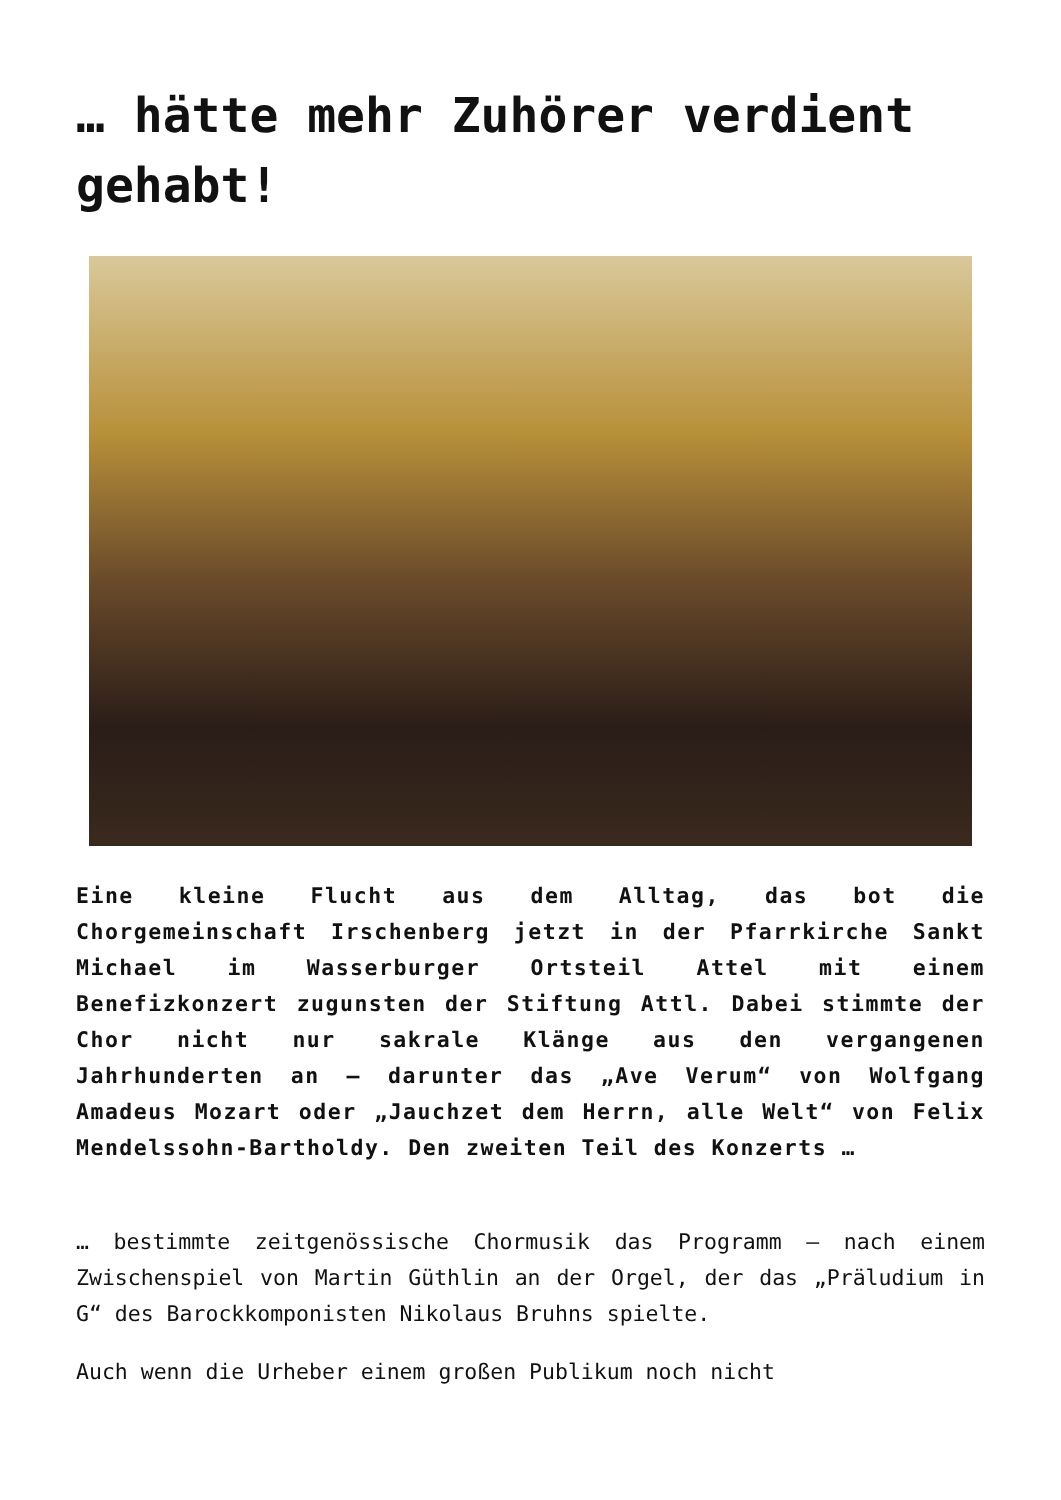… hätte mehr Zuhörer verdient gehabt!
Eine kleine Flucht aus dem Alltag, das bot die Chorgemeinschaft Irschenberg jetzt in der Pfarrkirche Sankt Michael im Wasserburger Ortsteil Attel mit einem Benefizkonzert zugunsten der Stiftung Attl. Dabei stimmte der Chor nicht nur sakrale Klänge aus den vergangenen Jahrhunderten an – darunter das „Ave Verum“ von Wolfgang Amadeus Mozart oder „Jauchzet dem Herrn, alle Welt“ von Felix Mendelssohn-Bartholdy. Den zweiten Teil des Konzerts …
… bestimmte zeitgenössische Chormusik das Programm – nach einem Zwischenspiel von Martin Güthlin an der Orgel, der das „Präludium in G“ des Barockkomponisten Nikolaus Bruhns spielte.
Auch wenn die Urheber einem großen Publikum noch nicht